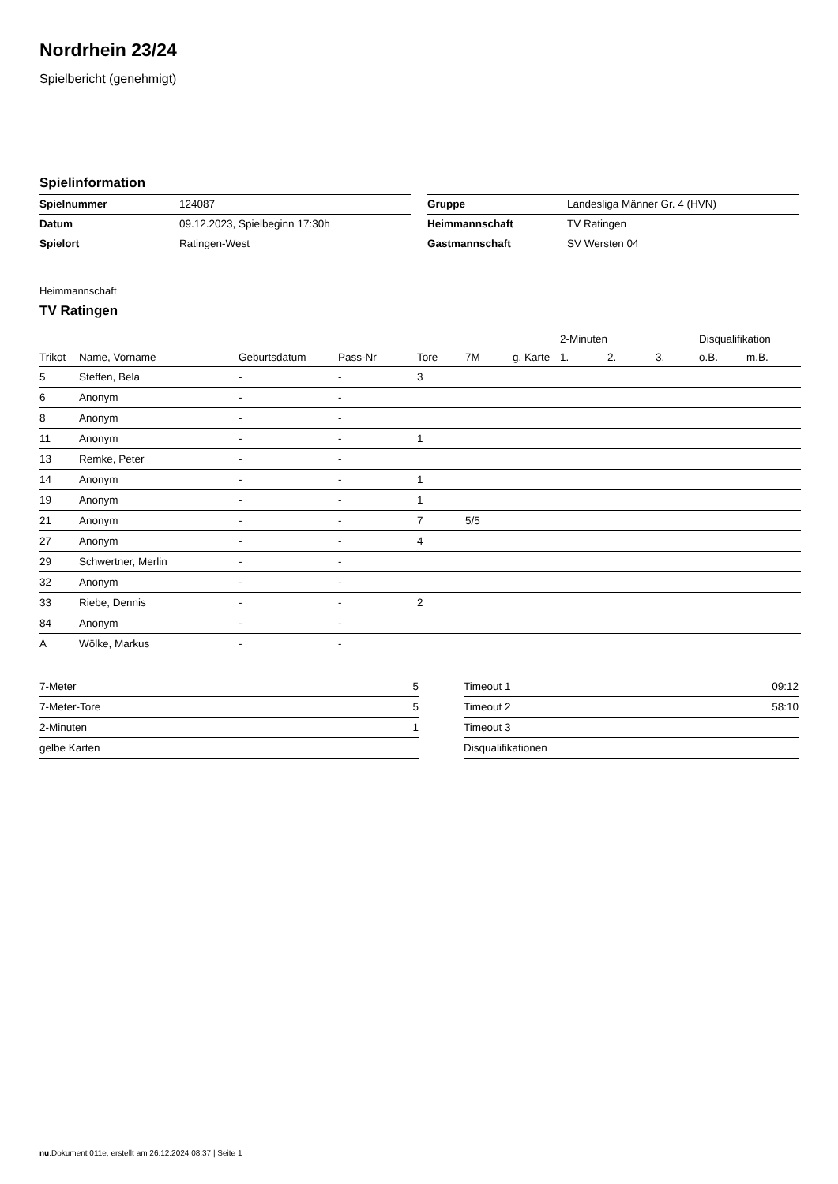Nordrhein 23/24
Spielbericht (genehmigt)
Spielinformation
| Spielnummer | 124087 |
| Datum | 09.12.2023, Spielbeginn 17:30h |
| Spielort | Ratingen-West |
| Gruppe | Landesliga Männer Gr. 4 (HVN) |
| Heimmannschaft | TV Ratingen |
| Gastmannschaft | SV Wersten 04 |
Heimmannschaft
TV Ratingen
| | | | | | | | 2-Minuten | | | Disqualifikation | |
| --- | --- | --- | --- | --- | --- | --- | --- | --- | --- | --- | --- |
| Trikot | Name, Vorname | Geburtsdatum | Pass-Nr | Tore | 7M | g. Karte | 1. | 2. | 3. | o.B. | m.B. |
| 5 | Steffen, Bela | - | - | 3 | | | | | | | |
| 6 | Anonym | - | - | | | | | | | | |
| 8 | Anonym | - | - | | | | | | | | |
| 11 | Anonym | - | - | 1 | | | | | | | |
| 13 | Remke, Peter | - | - | | | | | | | | |
| 14 | Anonym | - | - | 1 | | | | | | | |
| 19 | Anonym | - | - | 1 | | | | | | | |
| 21 | Anonym | - | - | 7 | 5/5 | | | | | | |
| 27 | Anonym | - | - | 4 | | | | | | | |
| 29 | Schwertner, Merlin | - | - | | | | | | | | |
| 32 | Anonym | - | - | | | | | | | | |
| 33 | Riebe, Dennis | - | - | 2 | | | | | | | |
| 84 | Anonym | - | - | | | | | | | | |
| A | Wölke, Markus | - | - | | | | | | | | |
| 7-Meter | 5 |
| 7-Meter-Tore | 5 |
| 2-Minuten | 1 |
| gelbe Karten | |
| Timeout 1 | 09:12 |
| Timeout 2 | 58:10 |
| Timeout 3 | |
| Disqualifikationen | |
nu.Dokument 011e, erstellt am 26.12.2024 08:37 | Seite 1